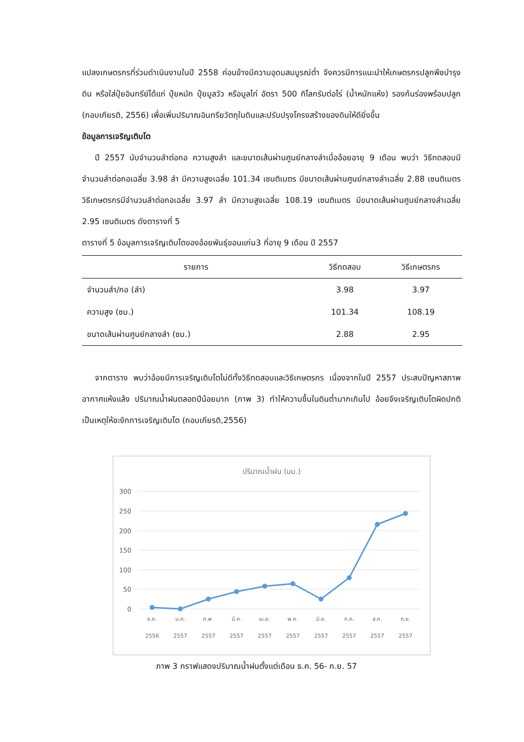แปลงเกษตรกรที่ร่วมดำเนินงานในปี 2558 ค่อนข้างมีความอุดมสมบูรณ์ต่ำ จึงควรมีการแนะนำให้เกษตรกรปลูกพืชบำรุงดิน หรือใส่ปุ๋ยอินทรีย์ได้แก่ ปุ๋ยหมัก ปุ๋ยมูลวัว หรือมูลไก่ อัตรา 500 กิโลกรัมต่อไร่ (น้ำหนักแห้ง) รองก้นร่องพร้อมปลูก (กอบเกียรติ, 2556) เพื่อเพิ่มปริมาณอินทรียวัตถุในดินและปรับปรุงโครงสร้างของดินให้ดียิ่งขึ้น
ข้อมูลการเจริญเติบโต
ปี 2557 นับจำนวนลำต่อกอ ความสูงลำ และขนาดเส้นผ่านศูนย์กลางลำเมื่ออ้อยอายุ 9 เดือน พบว่า วิธีทดสอบมีจำนวนลำต่อกอเฉลี่ย 3.98 ลำ มีความสูงเฉลี่ย 101.34 เซนติเมตร มีขนาดเส้นผ่านศูนย์กลางลำเฉลี่ย 2.88 เซนติเมตร วิธีเกษตรกรมีจำนวนลำต่อกอเฉลี่ย 3.97 ลำ มีความสูงเฉลี่ย 108.19 เซนติเมตร มีขนาดเส้นผ่านศูนย์กลางลำเฉลี่ย 2.95 เซนติเมตร ดังตารางที่ 5
ตารางที่ 5 ข้อมูลการเจริญเติบโตของอ้อยพันธุ์ขอนแก่น3 ที่อายุ 9 เดือน ปี 2557
| รายการ | วิธีทดสอบ | วิธีเกษตรกร |
| --- | --- | --- |
| จำนวนลำ/กอ (ลำ) | 3.98 | 3.97 |
| ความสูง (ซม.) | 101.34 | 108.19 |
| ขนาดเส้นผ่านศูนย์กลางลำ (ซม.) | 2.88 | 2.95 |
จากตาราง พบว่าอ้อยมีการเจริญเติบโตไม่ดีทั้งวิธีทดสอบและวิธีเกษตรกร เนื่องจากในปี 2557 ประสบปัญหาสภาพอากาศแห้งแล้ง ปริมาณน้ำฝนตลอดปีน้อยมาก (ภาพ 3) ทำให้ความชื้นในดินต่ำมากเกินไป อ้อยจึงเจริญเติบโตผิดปกติ เป็นเหตุให้ชะงักการเจริญเติบโต (กอบเกียรติ,2556)
ปริมาณน้ำฝน (มม.)
300
250
200
150
100
50
0
ธ.ค.
2556
ม.ค.
2557
ก.พ.
2557
มี.ค.
2557
เม.ย.
2557
พ.ค.
2557
มิ.ย.
2557
ก.ค.
2557
ส.ค.
2557
ก.ย.
2557
ภาพ 3 กราฟแสดงปริมาณน้ำฝนตั้งแต่เดือน ธ.ค. 56- ก.ย. 57